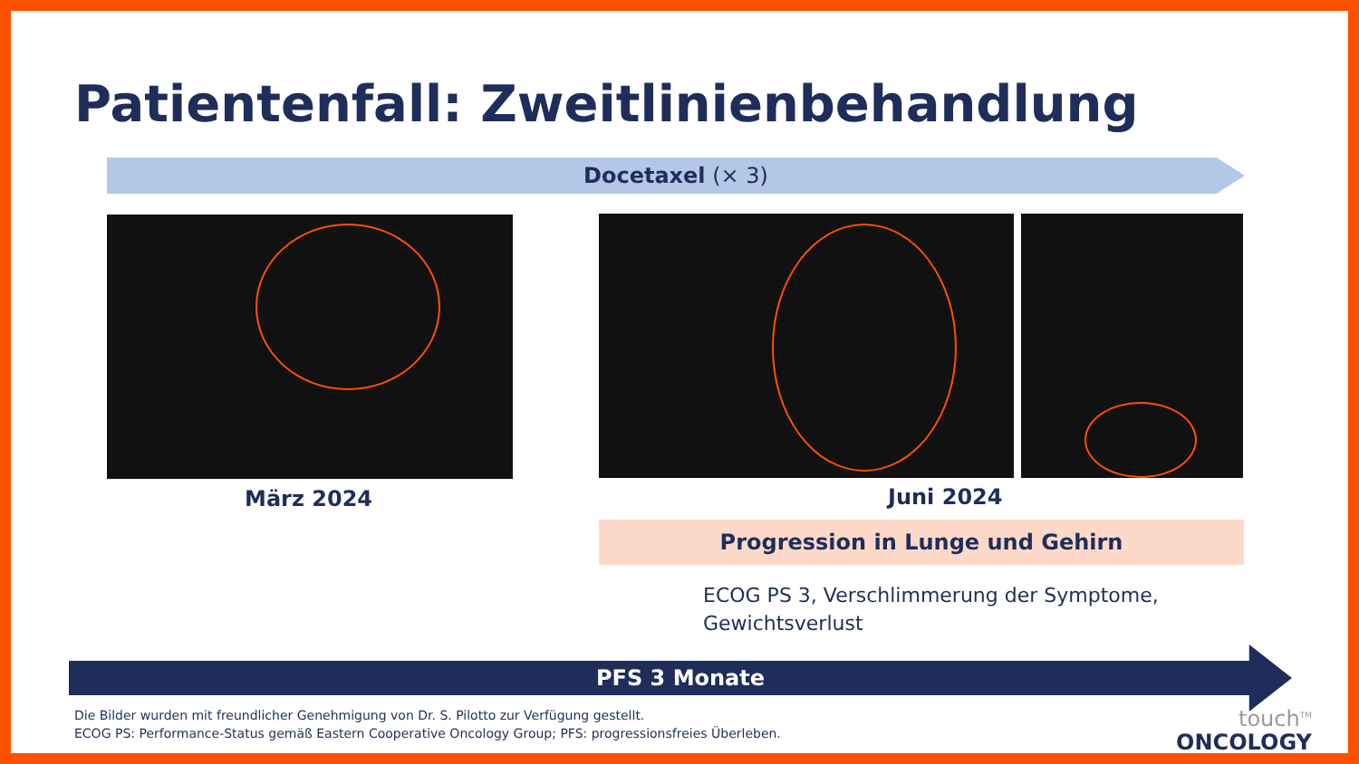Patientenfall: Zweitlinienbehandlung
Docetaxel (× 3)
März 2024 Juni 2024
Progression in Lunge und Gehirn
ECOG PS 3, Verschlimmerung der Symptome,
Gewichtsverlust
PFS 3 Monate
Die Bilder wurden mit freundlicher Genehmigung von Dr. S. Pilotto zur Verfügung gestellt.
ECOG PS: Performance-Status gemäß Eastern Cooperative Oncology Group; PFS: progressionsfreies Überleben.
touch<sup>TM</sup>
ONCOLOGY